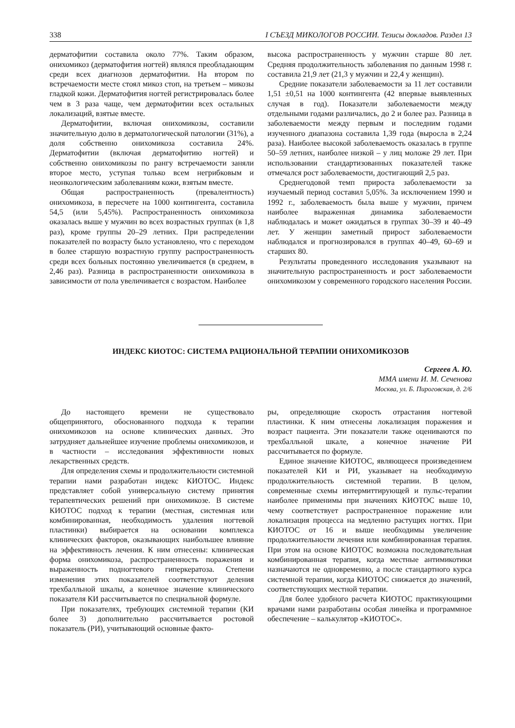338 I СЪЕЗД МИКОЛОГОВ РОССИИ. Тезисы докладов. Раздел 13
дерматофитии составила около 77%. Таким образом, онихомикоз (дерматофития ногтей) являлся преобладающим среди всех диагнозов дерматофитии. На втором по встречаемости месте стоял микоз стоп, на третьем – микозы гладкой кожи. Дерматофития ногтей регистрировалась более чем в 3 раза чаще, чем дерматофитии всех остальных локализаций, взятые вместе.
Дерматофитии, включая онихомикозы, составили значительную долю в дерматологической патологии (31%), а доля собственно онихомикоза составила 24%. Дерматофитии (включая дерматофитию ногтей) и собственно онихомикозы по рангу встречаемости заняли второе место, уступая только всем негрибковым и неонкологическим заболеваниям кожи, взятым вместе.
Общая распространенность (превалентность) онихомикоза, в пересчете на 1000 контингента, составила 54,5 (или 5,45%). Распространенность онихомикоза оказалась выше у мужчин во всех возрастных группах (в 1,8 раз), кроме группы 20–29 летних. При распределении показателей по возрасту было установлено, что с переходом в более старшую возрастную группу распространенность среди всех больных постоянно увеличивается (в среднем, в 2,46 раз). Разница в распространенности онихомикоза в зависимости от пола увеличивается с возрастом. Наиболее
высока распространенность у мужчин старше 80 лет. Средняя продолжительность заболевания по данным 1998 г. составила 21,9 лет (21,3 у мужчин и 22,4 у женщин).
Средние показатели заболеваемости за 11 лет составили 1,51 ±0,51 на 1000 контингента (42 впервые выявленных случая в год). Показатели заболеваемости между отдельными годами различались, до 2 и более раз. Разница в заболеваемости между первым и последним годами изученного диапазона составила 1,39 года (выросла в 2,24 раза). Наиболее высокой заболеваемость оказалась в группе 50–59 летних, наиболее низкой – у лиц моложе 29 лет. При использовании стандартизованных показателей также отмечался рост заболеваемости, достигающий 2,5 раз.
Среднегодовой темп прироста заболеваемости за изучаемый период составил 5,05%. За исключением 1990 и 1992 г., заболеваемость была выше у мужчин, причем наиболее выраженная динамика заболеваемости наблюдалась и может ожидаться в группах 30–39 и 40–49 лет. У женщин заметный прирост заболеваемости наблюдался и прогнозировался в группах 40–49, 60–69 и старших 80.
Результаты проведенного исследования указывают на значительную распространенность и рост заболеваемости онихомикозом у современного городского населения России.
ИНДЕКС КИОТОС: СИСТЕМА РАЦИОНАЛЬНОЙ ТЕРАПИИ ОНИХОМИКОЗОВ
Сергеев А. Ю.
ММА имени И. М. Сеченова
Москва, ул. Б. Пироговская, д. 2/6
До настоящего времени не существовало общепринятого, обоснованного подхода к терапии онихомикозов на основе клинических данных. Это затрудняет дальнейшее изучение проблемы онихомикозов, и в частности – исследования эффективности новых лекарственных средств.
Для определения схемы и продолжительности системной терапии нами разработан индекс КИОТОС. Индекс представляет собой универсальную систему принятия терапевтических решений при онихомикозе. В системе КИОТОС подход к терапии (местная, системная или комбинированная, необходимость удаления ногтевой пластинки) выбирается на основании комплекса клинических факторов, оказывающих наибольшее влияние на эффективность лечения. К ним отнесены: клиническая форма онихомикоза, распространенность поражения и выраженность подногтевого гиперкератоза. Степени изменения этих показателей соответствуют деления трехбалльной шкалы, а конечное значение клинического показателя КИ рассчитывается по специальной формуле.
При показателях, требующих системной терапии (КИ более 3) дополнительно рассчитывается ростовой показатель (РИ), учитывающий основные факто-
ры, определяющие скорость отрастания ногтевой пластинки. К ним отнесены локализация поражения и возраст пациента. Эти показатели также оцениваются по трехбалльной шкале, а конечное значение РИ рассчитывается по формуле.
Единое значение КИОТОС, являющееся произведением показателей КИ и РИ, указывает на необходимую продолжительность системной терапии. В целом, современные схемы интермиттирующей и пульс-терапии наиболее применимы при значениях КИОТОС выше 10, чему соответствует распространенное поражение или локализация процесса на медленно растущих ногтях. При КИОТОС от 16 и выше необходимы увеличение продолжительности лечения или комбинированная терапия. При этом на основе КИОТОС возможна последовательная комбинированная терапия, когда местные антимикотики назначаются не одновременно, а после стандартного курса системной терапии, когда КИОТОС снижается до значений, соответствующих местной терапии.
Для более удобного расчета КИОТОС практикующими врачами нами разработаны особая линейка и программное обеспечение – калькулятор «КИОТОС».